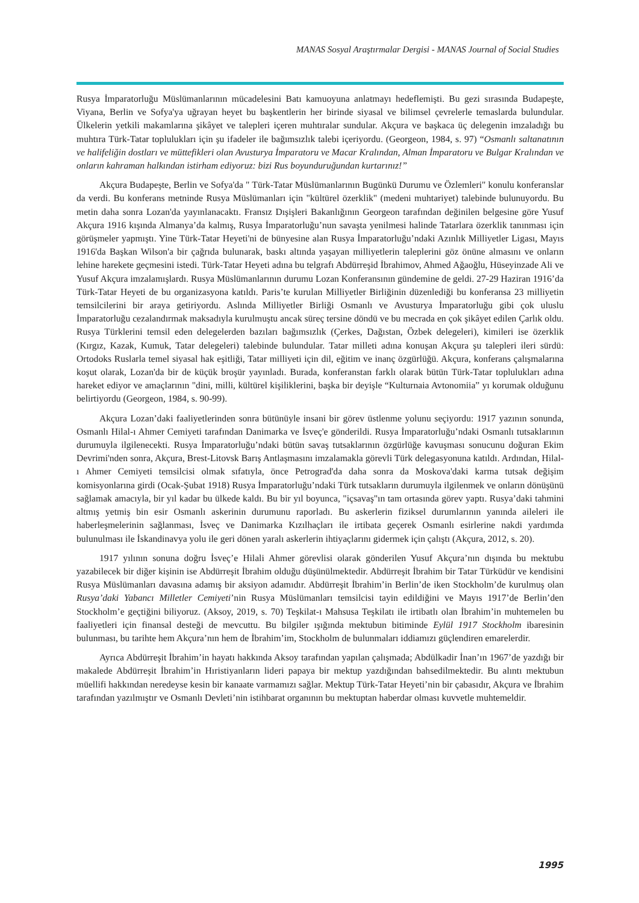MANAS Sosyal Araştırmalar Dergisi - MANAS Journal of Social Studies
Rusya İmparatorluğu Müslümanlarının mücadelesini Batı kamuoyuna anlatmayı hedeflemişti. Bu gezi sırasında Budapeşte, Viyana, Berlin ve Sofya'ya uğrayan heyet bu başkentlerin her birinde siyasal ve bilimsel çevrelerle temaslarda bulundular. Ülkelerin yetkili makamlarına şikâyet ve talepleri içeren muhtıralar sundular. Akçura ve başkaca üç delegenin imzaladığı bu muhtıra Türk-Tatar toplulukları için şu ifadeler ile bağımsızlık talebi içeriyordu. (Georgeon, 1984, s. 97) “Osmanlı saltanatının ve halifeliğin dostları ve müttefikleri olan Avusturya İmparatoru ve Macar Kralından, Alman İmparatoru ve Bulgar Kralından ve onların kahraman halkından istirham ediyoruz: bizi Rus boyunduruğundan kurtarınız!”
Akçura Budapeşte, Berlin ve Sofya'da " Türk-Tatar Müslümanlarının Bugünkü Durumu ve Özlemleri" konulu konferanslar da verdi. Bu konferans metninde Rusya Müslümanları için "kültürel özerklik" (medeni muhtariyet) talebinde bulunuyordu. Bu metin daha sonra Lozan'da yayınlanacaktı. Fransız Dışişleri Bakanlığının Georgeon tarafından değinilen belgesine göre Yusuf Akçura 1916 kışında Almanya’da kalmış, Rusya İmparatorluğu’nun savaşta yenilmesi halinde Tatarlara özerklik tanınması için görüşmeler yapmıştı. Yine Türk-Tatar Heyeti'ni de bünyesine alan Rusya İmparatorluğu’ndaki Azınlık Milliyetler Ligası, Mayıs 1916'da Başkan Wilson'a bir çağrıda bulunarak, baskı altında yaşayan milliyetlerin taleplerini göz önüne almasını ve onların lehine harekete geçmesini istedi. Türk-Tatar Heyeti adına bu telgrafı Abdürreşid İbrahimov, Ahmed Ağaoğlu, Hüseyinzade Ali ve Yusuf Akçura imzalamışlardı. Rusya Müslümanlarının durumu Lozan Konferansının gündemine de geldi. 27-29 Haziran 1916’da Türk-Tatar Heyeti de bu organizasyona katıldı. Paris’te kurulan Milliyetler Birliğinin düzenlediği bu konferansa 23 milliyetin temsilcilerini bir araya getiriyordu. Aslında Milliyetler Birliği Osmanlı ve Avusturya İmparatorluğu gibi çok uluslu İmparatorluğu cezalandırmak maksadıyla kurulmuştu ancak süreç tersine döndü ve bu mecrada en çok şikâyet edilen Çarlık oldu. Rusya Türklerini temsil eden delegelerden bazıları bağımsızlık (Çerkes, Dağıstan, Özbek delegeleri), kimileri ise özerklik (Kırgız, Kazak, Kumuk, Tatar delegeleri) talebinde bulundular. Tatar milleti adına konuşan Akçura şu talepleri ileri sürdü: Ortodoks Ruslarla temel siyasal hak eşitliği, Tatar milliyeti için dil, eğitim ve inanç özgürlüğü. Akçura, konferans çalışmalarına koşut olarak, Lozan'da bir de küçük broşür yayınladı. Burada, konferanstan farklı olarak bütün Türk-Tatar toplulukları adına hareket ediyor ve amaçlarının "dini, milli, kültürel kişiliklerini, başka bir deyişle “Kulturnaia Avtonomiia” yı korumak olduğunu belirtiyordu (Georgeon, 1984, s. 90-99).
Akçura Lozan’daki faaliyetlerinden sonra bütünüyle insani bir görev üstlenme yolunu seçiyordu: 1917 yazının sonunda, Osmanlı Hilal-ı Ahmer Cemiyeti tarafından Danimarka ve İsveç'e gönderildi. Rusya İmparatorluğu’ndaki Osmanlı tutsaklarının durumuyla ilgilenecekti. Rusya İmparatorluğu’ndaki bütün savaş tutsaklarının özgürlüğe kavuşması sonucunu doğuran Ekim Devrimi'nden sonra, Akçura, Brest-Litovsk Barış Antlaşmasını imzalamakla görevli Türk delegasyonuna katıldı. Ardından, Hilal-ı Ahmer Cemiyeti temsilcisi olmak sıfatıyla, önce Petrograd'da daha sonra da Moskova'daki karma tutsak değişim komisyonlarına girdi (Ocak-Şubat 1918) Rusya İmparatorluğu’ndaki Türk tutsakların durumuyla ilgilenmek ve onların dönüşünü sağlamak amacıyla, bir yıl kadar bu ülkede kaldı. Bu bir yıl boyunca, "içsavaş"ın tam ortasında görev yaptı. Rusya’daki tahmini altmış yetmiş bin esir Osmanlı askerinin durumunu raporladı. Bu askerlerin fiziksel durumlarının yanında aileleri ile haberleşmelerinin sağlanması, İsveç ve Danimarka Kızılhaçları ile irtibata geçerek Osmanlı esirlerine nakdi yardımda bulunulması ile İskandinavya yolu ile geri dönen yaralı askerlerin ihtiyaçlarını gidermek için çalıştı (Akçura, 2012, s. 20).
1917 yılının sonuna doğru İsveç’e Hilali Ahmer görevlisi olarak gönderilen Yusuf Akçura’nın dışında bu mektubu yazabilecek bir diğer kişinin ise Abdürreşit İbrahim olduğu düşünülmektedir. Abdürreşit İbrahim bir Tatar Türküdür ve kendisini Rusya Müslümanları davasına adamış bir aksiyon adamıdır. Abdürreşit İbrahim’in Berlin’de iken Stockholm’de kurulmuş olan Rusya’daki Yabancı Milletler Cemiyeti’nin Rusya Müslümanları temsilcisi tayin edildiğini ve Mayıs 1917’de Berlin’den Stockholm’e geçtiğini biliyoruz. (Aksoy, 2019, s. 70) Teşkilat-ı Mahsusa Teşkilatı ile irtibatlı olan İbrahim’in muhtemelen bu faaliyetleri için finansal desteği de mevcuttu. Bu bilgiler ışığında mektubun bitiminde Eylül 1917 Stockholm ibaresinin bulunması, bu tarihte hem Akçura’nın hem de İbrahim’im, Stockholm de bulunmaları iddiamızı güçlendiren emarelerdir.
Ayrıca Abdürreşit İbrahim’in hayatı hakkında Aksoy tarafından yapılan çalışmada; Abdülkadir İnan’ın 1967’de yazdığı bir makalede Abdürreşit İbrahim’in Hıristiyanların lideri papaya bir mektup yazdığından bahsedilmektedir. Bu alıntı mektubun müellifi hakkından neredeyse kesin bir kanaate varmamızı sağlar. Mektup Türk-Tatar Heyeti’nin bir çabasıdır, Akçura ve İbrahim tarafından yazılmıştır ve Osmanlı Devleti’nin istihbarat organının bu mektuptan haberdar olması kuvvetle muhtemeldir.
1995